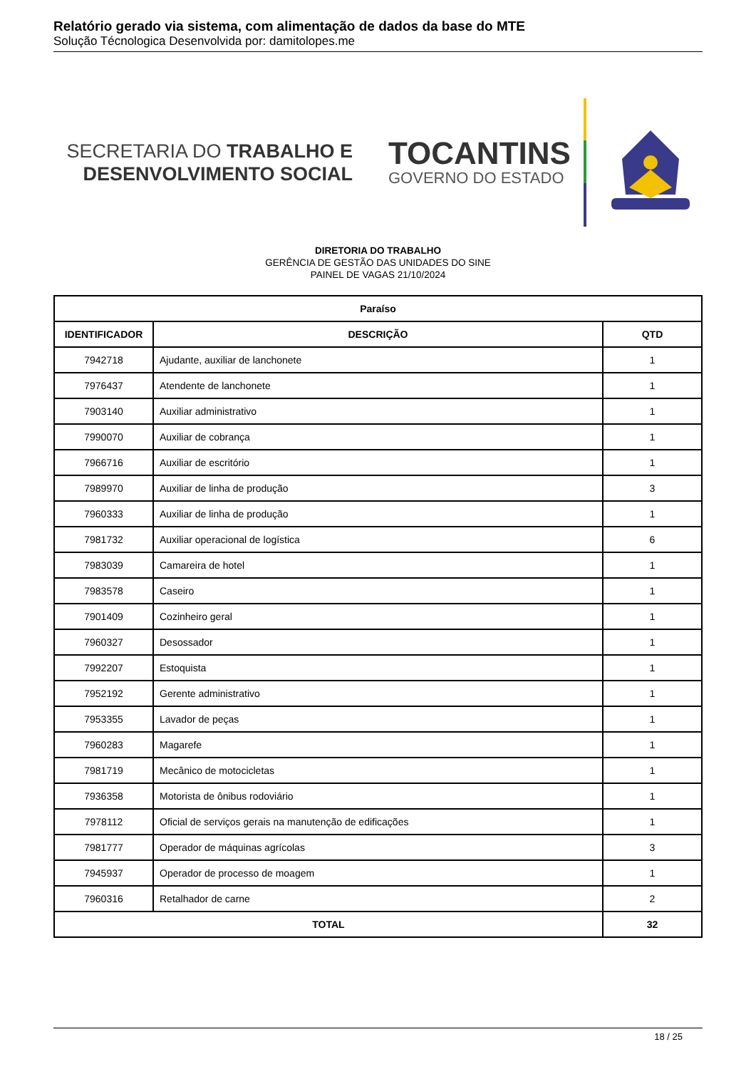Relatório gerado via sistema, com alimentação de dados da base do MTE
Solução Técnologica Desenvolvida por: damitolopes.me
SECRETARIA DO TRABALHO E
DESENVOLVIMENTO SOCIAL
TOCANTINS
GOVERNO DO ESTADO
DIRETORIA DO TRABALHO
GERÊNCIA DE GESTÃO DAS UNIDADES DO SINE
PAINEL DE VAGAS 21/10/2024
| Paraíso | | |
| --- | --- | --- |
| IDENTIFICADOR | DESCRIÇÃO | QTD |
| 7942718 | Ajudante, auxiliar de lanchonete | 1 |
| 7976437 | Atendente de lanchonete | 1 |
| 7903140 | Auxiliar administrativo | 1 |
| 7990070 | Auxiliar de cobrança | 1 |
| 7966716 | Auxiliar de escritório | 1 |
| 7989970 | Auxiliar de linha de produção | 3 |
| 7960333 | Auxiliar de linha de produção | 1 |
| 7981732 | Auxiliar operacional de logística | 6 |
| 7983039 | Camareira de hotel | 1 |
| 7983578 | Caseiro | 1 |
| 7901409 | Cozinheiro geral | 1 |
| 7960327 | Desossador | 1 |
| 7992207 | Estoquista | 1 |
| 7952192 | Gerente administrativo | 1 |
| 7953355 | Lavador de peças | 1 |
| 7960283 | Magarefe | 1 |
| 7981719 | Mecânico de motocicletas | 1 |
| 7936358 | Motorista de ônibus rodoviário | 1 |
| 7978112 | Oficial de serviços gerais na manutenção de edificações | 1 |
| 7981777 | Operador de máquinas agrícolas | 3 |
| 7945937 | Operador de processo de moagem | 1 |
| 7960316 | Retalhador de carne | 2 |
| TOTAL | | 32 |
18 / 25